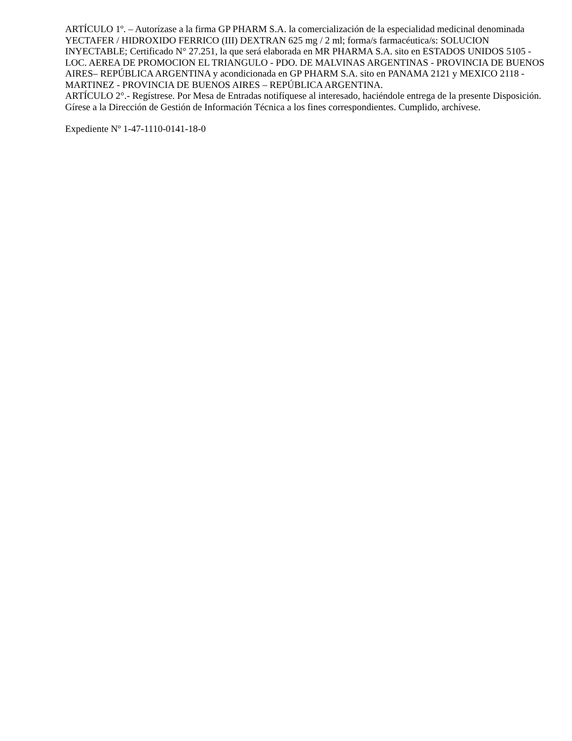ARTÍCULO 1º. – Autorízase a la firma GP PHARM S.A. la comercialización de la especialidad medicinal denominada YECTAFER / HIDROXIDO FERRICO (III) DEXTRAN 625 mg / 2 ml; forma/s farmacéutica/s: SOLUCION INYECTABLE; Certificado N° 27.251, la que será elaborada en MR PHARMA S.A. sito en ESTADOS UNIDOS 5105 - LOC. AEREA DE PROMOCION EL TRIANGULO - PDO. DE MALVINAS ARGENTINAS - PROVINCIA DE BUENOS AIRES– REPÚBLICA ARGENTINA y acondicionada en GP PHARM S.A. sito en PANAMA 2121 y MEXICO 2118 - MARTINEZ - PROVINCIA DE BUENOS AIRES – REPÚBLICA ARGENTINA.
ARTÍCULO 2°.- Regístrese. Por Mesa de Entradas notifíquese al interesado, haciéndole entrega de la presente Disposición. Gírese a la Dirección de Gestión de Información Técnica a los fines correspondientes. Cumplido, archívese.
Expediente Nº 1-47-1110-0141-18-0